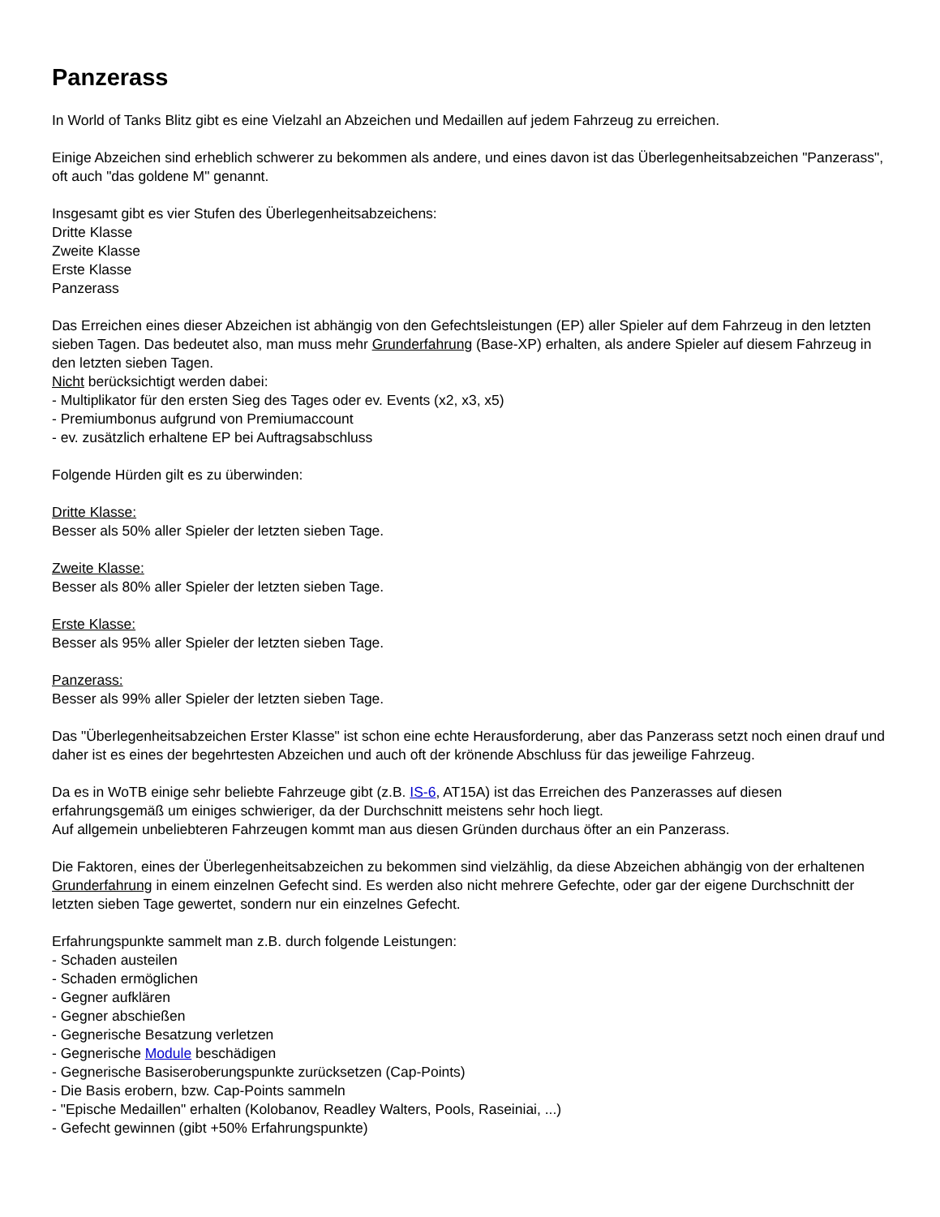Panzerass
In World of Tanks Blitz gibt es eine Vielzahl an Abzeichen und Medaillen auf jedem Fahrzeug zu erreichen.
Einige Abzeichen sind erheblich schwerer zu bekommen als andere, und eines davon ist das Überlegenheitsabzeichen "Panzerass", oft auch "das goldene M" genannt.
Insgesamt gibt es vier Stufen des Überlegenheitsabzeichens:
Dritte Klasse
Zweite Klasse
Erste Klasse
Panzerass
Das Erreichen eines dieser Abzeichen ist abhängig von den Gefechtsleistungen (EP) aller Spieler auf dem Fahrzeug in den letzten sieben Tagen. Das bedeutet also, man muss mehr Grunderfahrung (Base-XP) erhalten, als andere Spieler auf diesem Fahrzeug in den letzten sieben Tagen.
Nicht berücksichtigt werden dabei:
- Multiplikator für den ersten Sieg des Tages oder ev. Events (x2, x3, x5)
- Premiumbonus aufgrund von Premiumaccount
- ev. zusätzlich erhaltene EP bei Auftragsabschluss
Folgende Hürden gilt es zu überwinden:
Dritte Klasse:
Besser als 50% aller Spieler der letzten sieben Tage.
Zweite Klasse:
Besser als 80% aller Spieler der letzten sieben Tage.
Erste Klasse:
Besser als 95% aller Spieler der letzten sieben Tage.
Panzerass:
Besser als 99% aller Spieler der letzten sieben Tage.
Das "Überlegenheitsabzeichen Erster Klasse" ist schon eine echte Herausforderung, aber das Panzerass setzt noch einen drauf und daher ist es eines der begehrtesten Abzeichen und auch oft der krönende Abschluss für das jeweilige Fahrzeug.
Da es in WoTB einige sehr beliebte Fahrzeuge gibt (z.B. IS-6, AT15A) ist das Erreichen des Panzerasses auf diesen erfahrungsgemäß um einiges schwieriger, da der Durchschnitt meistens sehr hoch liegt.
Auf allgemein unbeliebteren Fahrzeugen kommt man aus diesen Gründen durchaus öfter an ein Panzerass.
Die Faktoren, eines der Überlegenheitsabzeichen zu bekommen sind vielzählig, da diese Abzeichen abhängig von der erhaltenen Grunderfahrung in einem einzelnen Gefecht sind. Es werden also nicht mehrere Gefechte, oder gar der eigene Durchschnitt der letzten sieben Tage gewertet, sondern nur ein einzelnes Gefecht.
Erfahrungspunkte sammelt man z.B. durch folgende Leistungen:
- Schaden austeilen
- Schaden ermöglichen
- Gegner aufklären
- Gegner abschießen
- Gegnerische Besatzung verletzen
- Gegnerische Module beschädigen
- Gegnerische Basiseroberungspunkte zurücksetzen (Cap-Points)
- Die Basis erobern, bzw. Cap-Points sammeln
- "Epische Medaillen" erhalten (Kolobanov, Readley Walters, Pools, Raseiniai, ...)
- Gefecht gewinnen (gibt +50% Erfahrungspunkte)